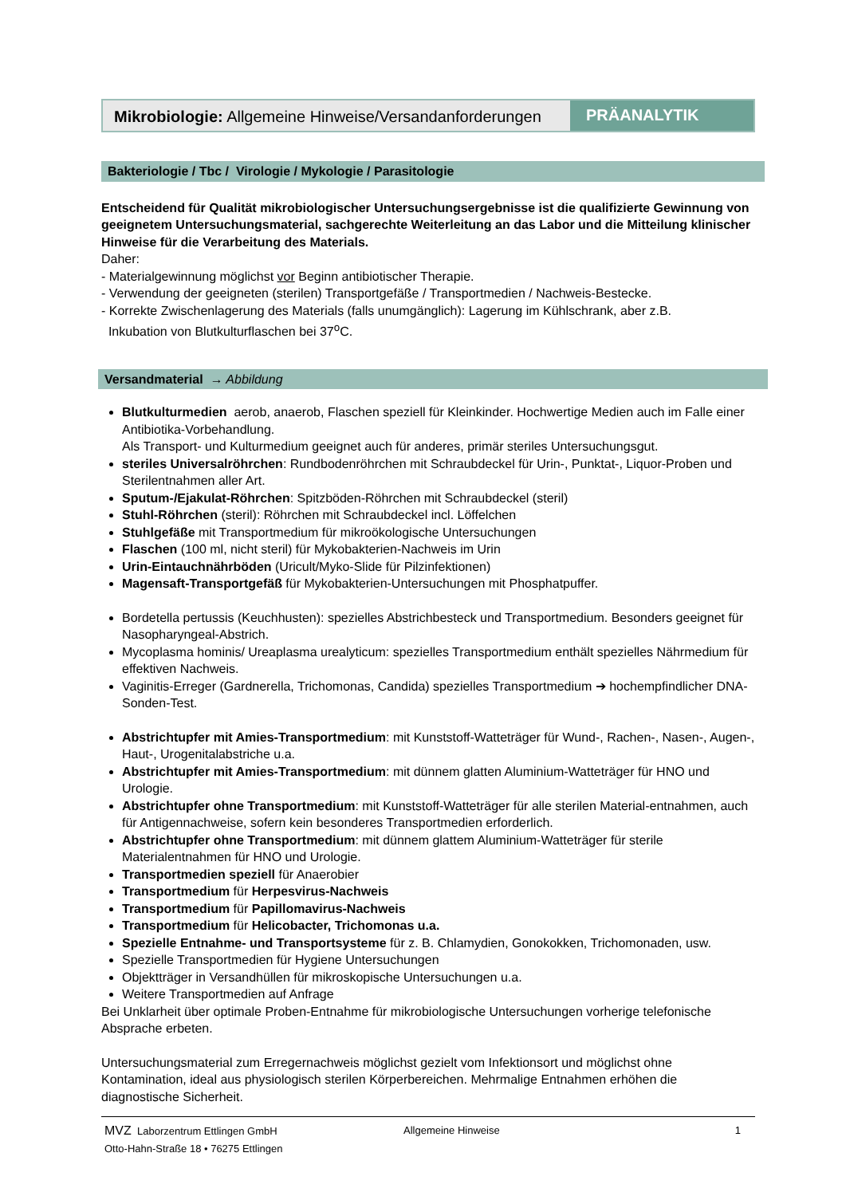Mikrobiologie: Allgemeine Hinweise/Versandanforderungen
PRÄANALYTIK
Bakteriologie / Tbc / Virologie / Mykologie / Parasitologie
Entscheidend für Qualität mikrobiologischer Untersuchungsergebnisse ist die qualifizierte Gewinnung von geeignetem Untersuchungsmaterial, sachgerechte Weiterleitung an das Labor und die Mitteilung klinischer Hinweise für die Verarbeitung des Materials.
Daher:
- Materialgewinnung möglichst vor Beginn antibiotischer Therapie.
- Verwendung der geeigneten (sterilen) Transportgefäße / Transportmedien / Nachweis-Bestecke.
- Korrekte Zwischenlagerung des Materials (falls unumgänglich): Lagerung im Kühlschrank, aber z.B.
Inkubation von Blutkulturflaschen bei 37<sup>o</sup>C.
Versandmaterial → Abbildung
Blutkulturmedien aerob, anaerob, Flaschen speziell für Kleinkinder. Hochwertige Medien auch im Falle einer Antibiotika-Vorbehandlung.
Als Transport- und Kulturmedium geeignet auch für anderes, primär steriles Untersuchungsgut.
steriles Universalröhrchen: Rundbodenröhrchen mit Schraubdeckel für Urin-, Punktat-, Liquor-Proben und Sterilentnahmen aller Art.
Sputum-/Ejakulat-Röhrchen: Spitzböden-Röhrchen mit Schraubdeckel (steril)
Stuhl-Röhrchen (steril): Röhrchen mit Schraubdeckel incl. Löffelchen
Stuhlgefäße mit Transportmedium für mikroökologische Untersuchungen
Flaschen (100 ml, nicht steril) für Mykobakterien-Nachweis im Urin
Urin-Eintauchnährböden (Uricult/Myko-Slide für Pilzinfektionen)
Magensaft-Transportgefäß für Mykobakterien-Untersuchungen mit Phosphatpuffer.
Bordetella pertussis (Keuchhusten): spezielles Abstrichbesteck und Transportmedium. Besonders geeignet für Nasopharyngeal-Abstrich.
Mycoplasma hominis/ Ureaplasma urealyticum: spezielles Transportmedium enthält spezielles Nährmedium für effektiven Nachweis.
Vaginitis-Erreger (Gardnerella, Trichomonas, Candida) spezielles Transportmedium ➔ hochempfindlicher DNA-Sonden-Test.
Abstrichtupfer mit Amies-Transportmedium: mit Kunststoff-Watteträger für Wund-, Rachen-, Nasen-, Augen-, Haut-, Urogenitalabstriche u.a.
Abstrichtupfer mit Amies-Transportmedium: mit dünnem glatten Aluminium-Watteträger für HNO und Urologie.
Abstrichtupfer ohne Transportmedium: mit Kunststoff-Watteträger für alle sterilen Material-entnahmen, auch für Antigennachweise, sofern kein besonderes Transportmedien erforderlich.
Abstrichtupfer ohne Transportmedium: mit dünnem glattem Aluminium-Watteträger für sterile Materialentnahmen für HNO und Urologie.
Transportmedien speziell für Anaerobier
Transportmedium für Herpesvirus-Nachweis
Transportmedium für Papillomavirus-Nachweis
Transportmedium für Helicobacter, Trichomonas u.a.
Spezielle Entnahme- und Transportsysteme für z. B. Chlamydien, Gonokokken, Trichomonaden, usw.
Spezielle Transportmedien für Hygiene Untersuchungen
Objektträger in Versandhüllen für mikroskopische Untersuchungen u.a.
Weitere Transportmedien auf Anfrage
Bei Unklarheit über optimale Proben-Entnahme für mikrobiologische Untersuchungen vorherige telefonische Absprache erbeten.
Untersuchungsmaterial zum Erregernachweis möglichst gezielt vom Infektionsort und möglichst ohne Kontamination, ideal aus physiologisch sterilen Körperbereichen. Mehrmalige Entnahmen erhöhen die diagnostische Sicherheit.
MVZ Laborzentrum Ettlingen GmbH
Otto-Hahn-Straße 18 • 76275 Ettlingen
Allgemeine Hinweise 1